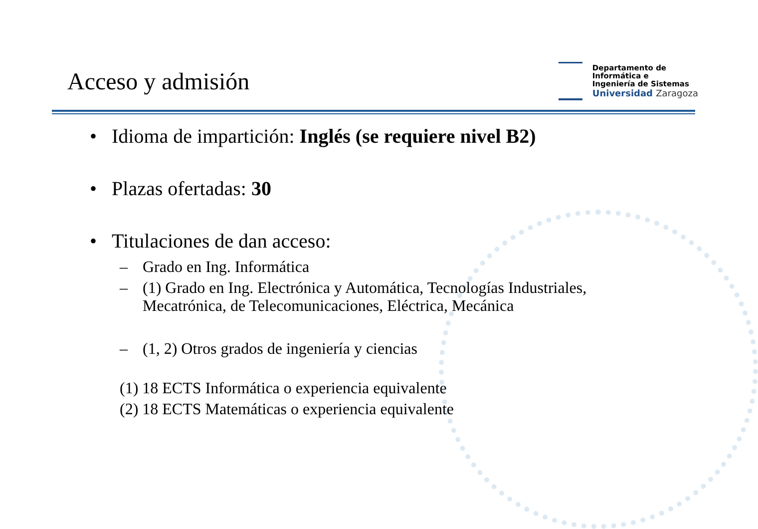Acceso y admisión
Departamento de
Informática e
Ingeniería de Sistemas
Universidad Zaragoza
• Idioma de impartición: Inglés (se requiere nivel B2)
• Plazas ofertadas: 30
• Titulaciones de dan acceso:
– Grado en Ing. Informática
– (1) Grado en Ing. Electrónica y Automática, Tecnologías Industriales,
Mecatrónica, de Telecomunicaciones, Eléctrica, Mecánica
– (1, 2) Otros grados de ingeniería y ciencias
(1) 18 ECTS Informática o experiencia equivalente
(2) 18 ECTS Matemáticas o experiencia equivalente